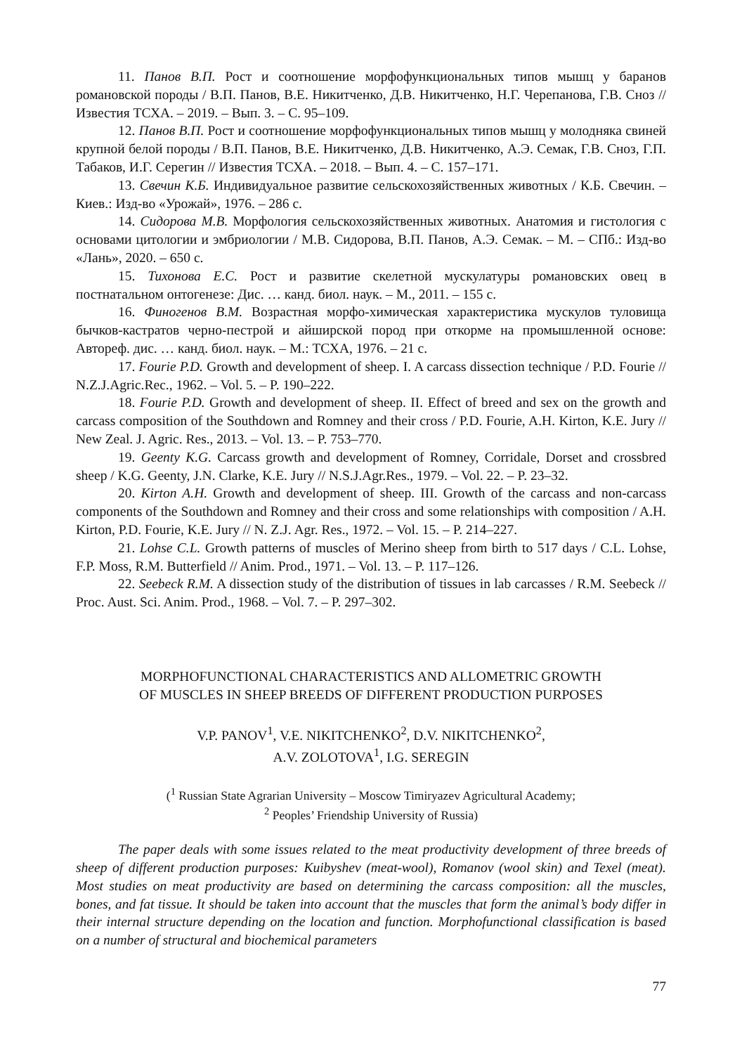11. Панов В.П. Рост и соотношение морфофункциональных типов мышц у баранов романовской породы / В.П. Панов, В.Е. Никитченко, Д.В. Никитченко, Н.Г. Черепанова, Г.В. Сноз // Известия ТСХА. – 2019. – Вып. 3. – С. 95–109.
12. Панов В.П. Рост и соотношение морфофункциональных типов мышц у молодняка свиней крупной белой породы / В.П. Панов, В.Е. Никитченко, Д.В. Никитченко, А.Э. Семак, Г.В. Сноз, Г.П. Табаков, И.Г. Серегин // Известия ТСХА. – 2018. – Вып. 4. – С. 157–171.
13. Свечин К.Б. Индивидуальное развитие сельскохозяйственных животных / К.Б. Свечин. – Киев.: Изд-во «Урожай», 1976. – 286 с.
14. Сидорова М.В. Морфология сельскохозяйственных животных. Анатомия и гистология с основами цитологии и эмбриологии / М.В. Сидорова, В.П. Панов, А.Э. Семак. – М. – СПб.: Изд-во «Лань», 2020. – 650 с.
15. Тихонова Е.С. Рост и развитие скелетной мускулатуры романовских овец в постнатальном онтогенезе: Дис. … канд. биол. наук. – М., 2011. – 155 с.
16. Финогенов В.М. Возрастная морфо-химическая характеристика мускулов туловища бычков-кастратов черно-пестрой и айширской пород при откорме на промышленной основе: Автореф. дис. … канд. биол. наук. – М.: ТСХА, 1976. – 21 с.
17. Fourie P.D. Growth and development of sheep. I. A carcass dissection technique / P.D. Fourie // N.Z.J.Agric.Rec., 1962. – Vol. 5. – P. 190–222.
18. Fourie P.D. Growth and development of sheep. II. Effect of breed and sex on the growth and carcass composition of the Southdown and Romney and their cross / P.D. Fourie, A.H. Kirton, K.E. Jury // New Zeal. J. Agric. Res., 2013. – Vol. 13. – P. 753–770.
19. Geenty K.G. Carcass growth and development of Romney, Corridale, Dorset and crossbred sheep / K.G. Geenty, J.N. Clarke, K.E. Jury // N.S.J.Agr.Res., 1979. – Vol. 22. – P. 23–32.
20. Kirton A.H. Growth and development of sheep. III. Growth of the carcass and non-carcass components of the Southdown and Romney and their cross and some relationships with composition / A.H. Kirton, P.D. Fourie, K.E. Jury // N. Z.J. Agr. Res., 1972. – Vol. 15. – P. 214–227.
21. Lohse C.L. Growth patterns of muscles of Merino sheep from birth to 517 days / C.L. Lohse, F.P. Moss, R.M. Butterfield // Anim. Prod., 1971. – Vol. 13. – P. 117–126.
22. Seebeck R.M. A dissection study of the distribution of tissues in lab carcasses / R.M. Seebeck // Proc. Aust. Sci. Anim. Prod., 1968. – Vol. 7. – P. 297–302.
MORPHOFUNCTIONAL CHARACTERISTICS AND ALLOMETRIC GROWTH
OF MUSCLES IN SHEEP BREEDS OF DIFFERENT PRODUCTION PURPOSES
V.P. PANOV<sup>1</sup>, V.E. NIKITCHENKO<sup>2</sup>, D.V. NIKITCHENKO<sup>2</sup>,
A.V. ZOLOTOVA<sup>1</sup>, I.G. SEREGIN
(<sup>1</sup> Russian State Agrarian University – Moscow Timiryazev Agricultural Academy;
<sup>2</sup> Peoples’ Friendship University of Russia)
The paper deals with some issues related to the meat productivity development of three breeds of sheep of different production purposes: Kuibyshev (meat-wool), Romanov (wool skin) and Texel (meat). Most studies on meat productivity are based on determining the carcass composition: all the muscles, bones, and fat tissue. It should be taken into account that the muscles that form the animal’s body differ in their internal structure depending on the location and function. Morphofunctional classification is based on a number of structural and biochemical parameters
77